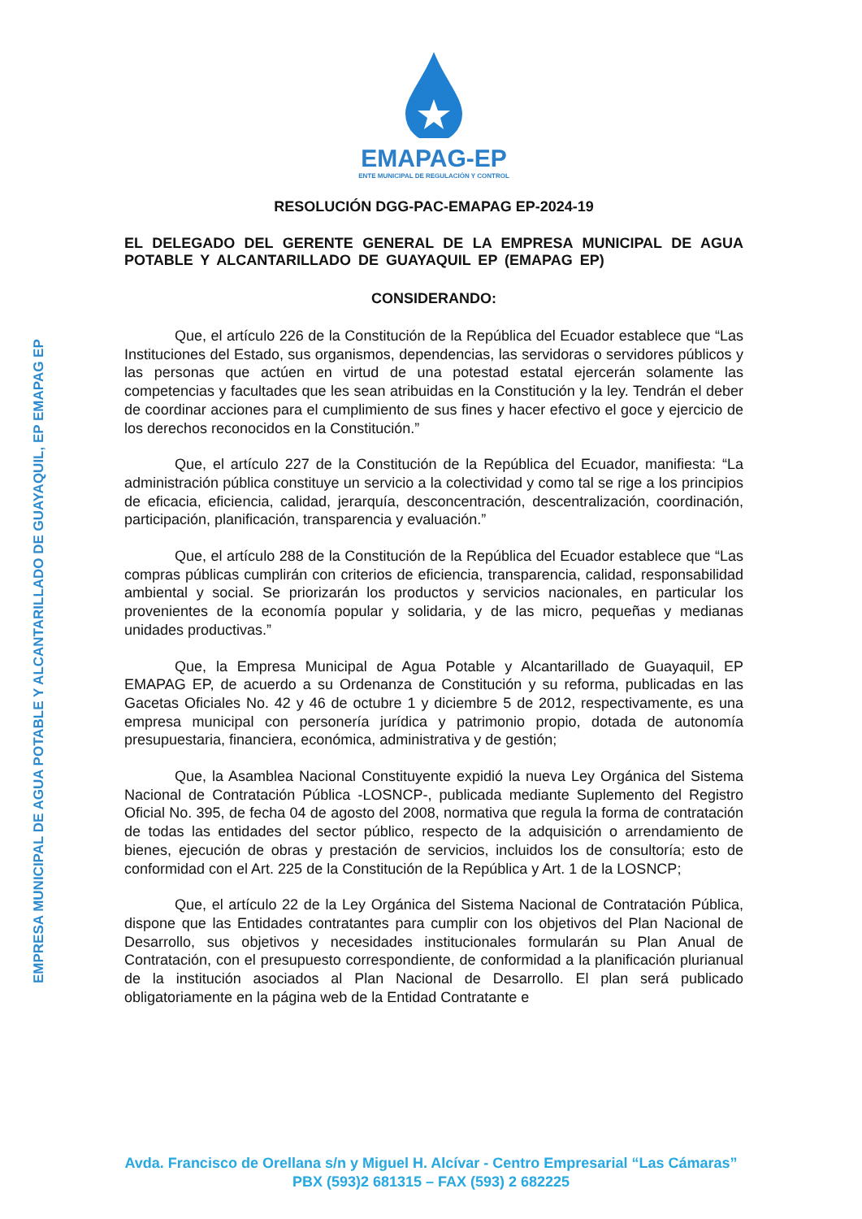EMPRESA MUNICIPAL DE AGUA POTABLE Y ALCANTARILLADO DE GUAYAQUIL, EP EMAPAG EP
EMAPAG-EP
ENTE MUNICIPAL DE REGULACIÓN Y CONTROL
RESOLUCIÓN DGG-PAC-EMAPAG EP-2024-19
EL DELEGADO DEL GERENTE GENERAL DE LA EMPRESA MUNICIPAL DE AGUA POTABLE Y ALCANTARILLADO DE GUAYAQUIL EP (EMAPAG EP)
CONSIDERANDO:
Que, el artículo 226 de la Constitución de la República del Ecuador establece que “Las Instituciones del Estado, sus organismos, dependencias, las servidoras o servidores públicos y las personas que actúen en virtud de una potestad estatal ejercerán solamente las competencias y facultades que les sean atribuidas en la Constitución y la ley. Tendrán el deber de coordinar acciones para el cumplimiento de sus fines y hacer efectivo el goce y ejercicio de los derechos reconocidos en la Constitución.”
Que, el artículo 227 de la Constitución de la República del Ecuador, manifiesta: “La administración pública constituye un servicio a la colectividad y como tal se rige a los principios de eficacia, eficiencia, calidad, jerarquía, desconcentración, descentralización, coordinación, participación, planificación, transparencia y evaluación.”
Que, el artículo 288 de la Constitución de la República del Ecuador establece que “Las compras públicas cumplirán con criterios de eficiencia, transparencia, calidad, responsabilidad ambiental y social. Se priorizarán los productos y servicios nacionales, en particular los provenientes de la economía popular y solidaria, y de las micro, pequeñas y medianas unidades productivas.”
Que, la Empresa Municipal de Agua Potable y Alcantarillado de Guayaquil, EP EMAPAG EP, de acuerdo a su Ordenanza de Constitución y su reforma, publicadas en las Gacetas Oficiales No. 42 y 46 de octubre 1 y diciembre 5 de 2012, respectivamente, es una empresa municipal con personería jurídica y patrimonio propio, dotada de autonomía presupuestaria, financiera, económica, administrativa y de gestión;
Que, la Asamblea Nacional Constituyente expidió la nueva Ley Orgánica del Sistema Nacional de Contratación Pública -LOSNCP-, publicada mediante Suplemento del Registro Oficial No. 395, de fecha 04 de agosto del 2008, normativa que regula la forma de contratación de todas las entidades del sector público, respecto de la adquisición o arrendamiento de bienes, ejecución de obras y prestación de servicios, incluidos los de consultoría; esto de conformidad con el Art. 225 de la Constitución de la República y Art. 1 de la LOSNCP;
Que, el artículo 22 de la Ley Orgánica del Sistema Nacional de Contratación Pública, dispone que las Entidades contratantes para cumplir con los objetivos del Plan Nacional de Desarrollo, sus objetivos y necesidades institucionales formularán su Plan Anual de Contratación, con el presupuesto correspondiente, de conformidad a la planificación plurianual de la institución asociados al Plan Nacional de Desarrollo. El plan será publicado obligatoriamente en la página web de la Entidad Contratante e
Avda. Francisco de Orellana s/n y Miguel H. Alcívar - Centro Empresarial “Las Cámaras”
PBX (593)2 681315 – FAX (593) 2 682225